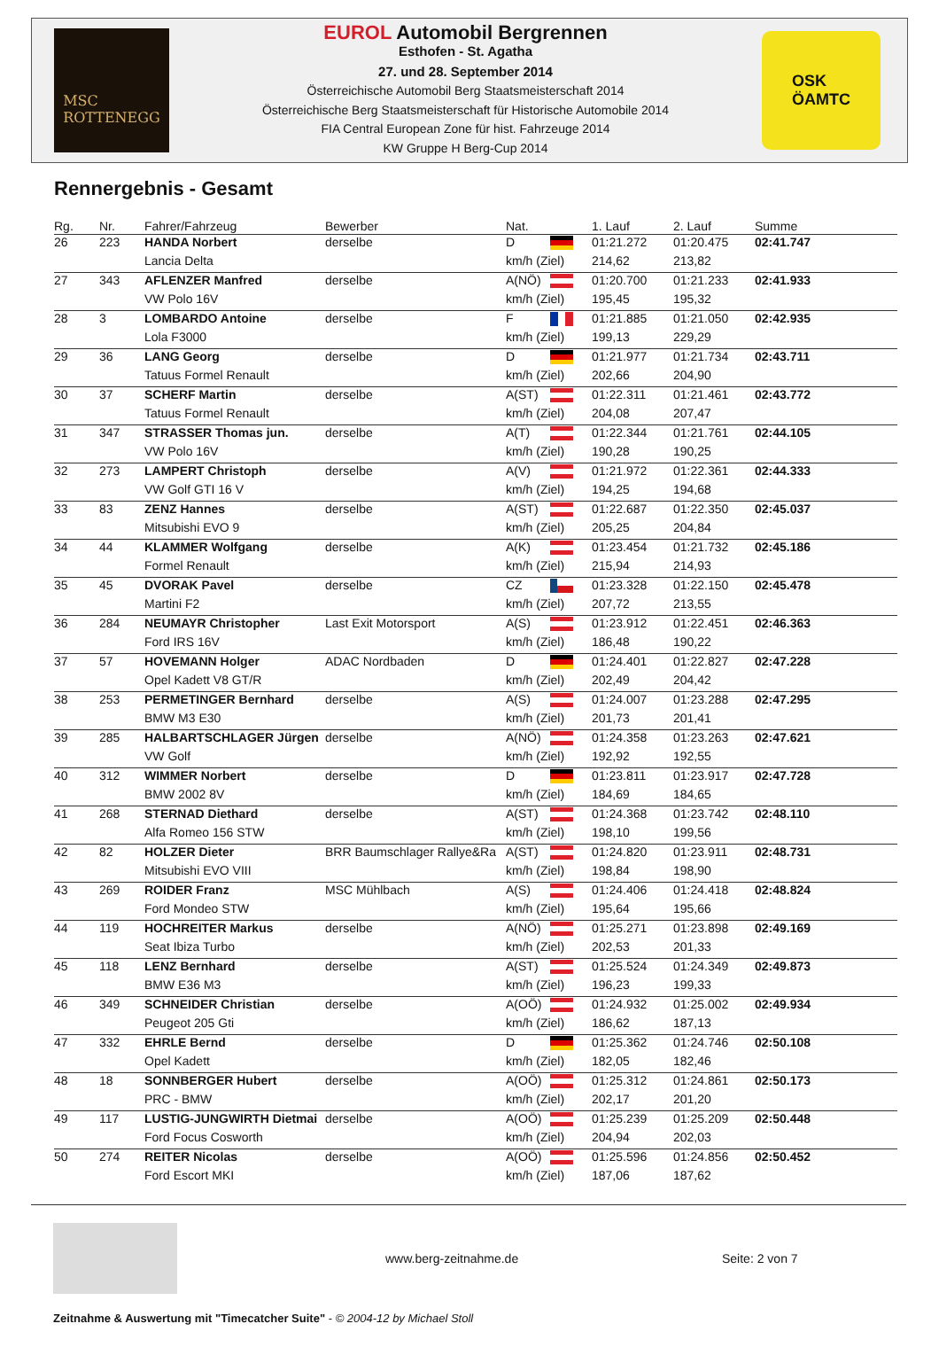MSC
ROTTENEGG
EUROL Automobil Bergrennen
Esthofen - St. Agatha
27. und 28. September 2014
Österreichische Automobil Berg Staatsmeisterschaft 2014
Österreichische Berg Staatsmeisterschaft für Historische Automobile 2014
FIA Central European Zone für hist. Fahrzeuge 2014
KW Gruppe H Berg-Cup 2014
OSK
ÖAMTC
Rennergebnis - Gesamt
| Rg. | Nr. | Fahrer/Fahrzeug | Bewerber | Nat. | | 1. Lauf | 2. Lauf | Summe |
| --- | --- | --- | --- | --- | --- | --- | --- | --- |
| 26 | 223 | HANDA Norbert | derselbe | D | | 01:21.272 | 01:20.475 | 02:41.747 |
| | | Lancia Delta | | km/h (Ziel) | | 214,62 | 213,82 | |
| 27 | 343 | AFLENZER Manfred | derselbe | A(NÖ) | | 01:20.700 | 01:21.233 | 02:41.933 |
| | | VW Polo 16V | | km/h (Ziel) | | 195,45 | 195,32 | |
| 28 | 3 | LOMBARDO Antoine | derselbe | F | | 01:21.885 | 01:21.050 | 02:42.935 |
| | | Lola F3000 | | km/h (Ziel) | | 199,13 | 229,29 | |
| 29 | 36 | LANG Georg | derselbe | D | | 01:21.977 | 01:21.734 | 02:43.711 |
| | | Tatuus Formel Renault | | km/h (Ziel) | | 202,66 | 204,90 | |
| 30 | 37 | SCHERF Martin | derselbe | A(ST) | | 01:22.311 | 01:21.461 | 02:43.772 |
| | | Tatuus Formel Renault | | km/h (Ziel) | | 204,08 | 207,47 | |
| 31 | 347 | STRASSER Thomas jun. | derselbe | A(T) | | 01:22.344 | 01:21.761 | 02:44.105 |
| | | VW Polo 16V | | km/h (Ziel) | | 190,28 | 190,25 | |
| 32 | 273 | LAMPERT Christoph | derselbe | A(V) | | 01:21.972 | 01:22.361 | 02:44.333 |
| | | VW Golf GTI 16 V | | km/h (Ziel) | | 194,25 | 194,68 | |
| 33 | 83 | ZENZ Hannes | derselbe | A(ST) | | 01:22.687 | 01:22.350 | 02:45.037 |
| | | Mitsubishi EVO 9 | | km/h (Ziel) | | 205,25 | 204,84 | |
| 34 | 44 | KLAMMER Wolfgang | derselbe | A(K) | | 01:23.454 | 01:21.732 | 02:45.186 |
| | | Formel Renault | | km/h (Ziel) | | 215,94 | 214,93 | |
| 35 | 45 | DVORAK Pavel | derselbe | CZ | | 01:23.328 | 01:22.150 | 02:45.478 |
| | | Martini F2 | | km/h (Ziel) | | 207,72 | 213,55 | |
| 36 | 284 | NEUMAYR Christopher | Last Exit Motorsport | A(S) | | 01:23.912 | 01:22.451 | 02:46.363 |
| | | Ford IRS 16V | | km/h (Ziel) | | 186,48 | 190,22 | |
| 37 | 57 | HOVEMANN Holger | ADAC Nordbaden | D | | 01:24.401 | 01:22.827 | 02:47.228 |
| | | Opel Kadett V8 GT/R | | km/h (Ziel) | | 202,49 | 204,42 | |
| 38 | 253 | PERMETINGER Bernhard | derselbe | A(S) | | 01:24.007 | 01:23.288 | 02:47.295 |
| | | BMW M3 E30 | | km/h (Ziel) | | 201,73 | 201,41 | |
| 39 | 285 | HALBARTSCHLAGER Jürgen | derselbe | A(NÖ) | | 01:24.358 | 01:23.263 | 02:47.621 |
| | | VW Golf | | km/h (Ziel) | | 192,92 | 192,55 | |
| 40 | 312 | WIMMER Norbert | derselbe | D | | 01:23.811 | 01:23.917 | 02:47.728 |
| | | BMW 2002 8V | | km/h (Ziel) | | 184,69 | 184,65 | |
| 41 | 268 | STERNAD Diethard | derselbe | A(ST) | | 01:24.368 | 01:23.742 | 02:48.110 |
| | | Alfa Romeo 156 STW | | km/h (Ziel) | | 198,10 | 199,56 | |
| 42 | 82 | HOLZER Dieter | BRR Baumschlager Rallye&Ra | A(ST) | | 01:24.820 | 01:23.911 | 02:48.731 |
| | | Mitsubishi EVO VIII | | km/h (Ziel) | | 198,84 | 198,90 | |
| 43 | 269 | ROIDER Franz | MSC Mühlbach | A(S) | | 01:24.406 | 01:24.418 | 02:48.824 |
| | | Ford Mondeo STW | | km/h (Ziel) | | 195,64 | 195,66 | |
| 44 | 119 | HOCHREITER Markus | derselbe | A(NÖ) | | 01:25.271 | 01:23.898 | 02:49.169 |
| | | Seat Ibiza Turbo | | km/h (Ziel) | | 202,53 | 201,33 | |
| 45 | 118 | LENZ Bernhard | derselbe | A(ST) | | 01:25.524 | 01:24.349 | 02:49.873 |
| | | BMW E36 M3 | | km/h (Ziel) | | 196,23 | 199,33 | |
| 46 | 349 | SCHNEIDER Christian | derselbe | A(OÖ) | | 01:24.932 | 01:25.002 | 02:49.934 |
| | | Peugeot 205 Gti | | km/h (Ziel) | | 186,62 | 187,13 | |
| 47 | 332 | EHRLE Bernd | derselbe | D | | 01:25.362 | 01:24.746 | 02:50.108 |
| | | Opel Kadett | | km/h (Ziel) | | 182,05 | 182,46 | |
| 48 | 18 | SONNBERGER Hubert | derselbe | A(OÖ) | | 01:25.312 | 01:24.861 | 02:50.173 |
| | | PRC - BMW | | km/h (Ziel) | | 202,17 | 201,20 | |
| 49 | 117 | LUSTIG-JUNGWIRTH Dietmai | derselbe | A(OÖ) | | 01:25.239 | 01:25.209 | 02:50.448 |
| | | Ford Focus Cosworth | | km/h (Ziel) | | 204,94 | 202,03 | |
| 50 | 274 | REITER Nicolas | derselbe | A(OÖ) | | 01:25.596 | 01:24.856 | 02:50.452 |
| | | Ford Escort MKI | | km/h (Ziel) | | 187,06 | 187,62 | |
www.berg-zeitnahme.de Seite: 2 von 7
Zeitnahme & Auswertung mit "Timecatcher Suite" - © 2004-12 by Michael Stoll